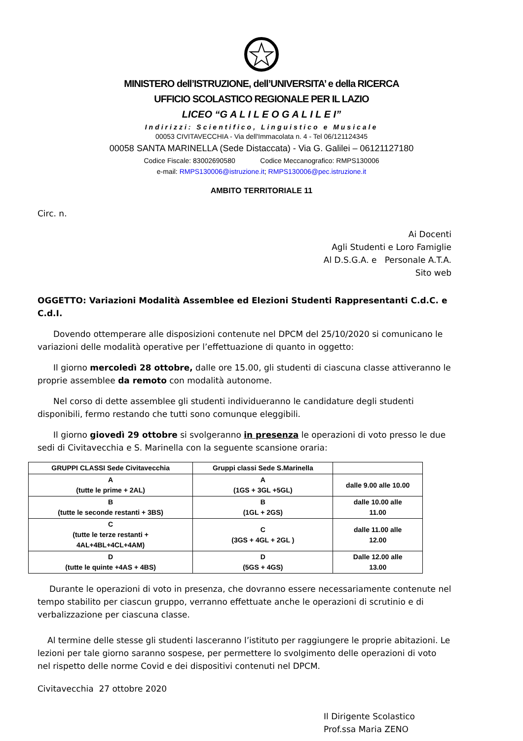MINISTERO dell’ISTRUZIONE, dell’UNIVERSITA’ e della RICERCA
UFFICIO SCOLASTICO REGIONALE PER IL LAZIO
LICEO “G A L I L E O G A L I L E I”
Indirizzi: Scientifico, Linguistico e Musicale
00053 CIVITAVECCHIA - Via dell'Immacolata n. 4 - Tel 06/121124345
00058 SANTA MARINELLA (Sede Distaccata) - Via G. Galilei – 06121127180
Codice Fiscale: 83002690580 Codice Meccanografico: RMPS130006
e-mail: RMPS130006@istruzione.it; RMPS130006@pec.istruzione.it
AMBITO TERRITORIALE 11
Circ. n.
Ai Docenti
Agli Studenti e Loro Famiglie
Al D.S.G.A. e Personale A.T.A.
Sito web
OGGETTO: Variazioni Modalità Assemblee ed Elezioni Studenti Rappresentanti C.d.C. e C.d.I.
Dovendo ottemperare alle disposizioni contenute nel DPCM del 25/10/2020 si comunicano le variazioni delle modalità operative per l’effettuazione di quanto in oggetto:
Il giorno mercoledì 28 ottobre, dalle ore 15.00, gli studenti di ciascuna classe attiveranno le proprie assemblee da remoto con modalità autonome.
Nel corso di dette assemblee gli studenti individueranno le candidature degli studenti disponibili, fermo restando che tutti sono comunque eleggibili.
Il giorno giovedì 29 ottobre si svolgeranno in presenza le operazioni di voto presso le due sedi di Civitavecchia e S. Marinella con la seguente scansione oraria:
| GRUPPI CLASSI Sede Civitavecchia | Gruppi classi Sede S.Marinella | |
| --- | --- | --- |
| A (tutte le prime + 2AL) | A (1GS + 3GL +5GL) | dalle 9.00 alle 10.00 |
| B (tutte le seconde restanti + 3BS) | B (1GL + 2GS) | dalle 10.00 alle 11.00 |
| C (tutte le terze restanti + 4AL+4BL+4CL+4AM) | C (3GS + 4GL + 2GL ) | dalle 11.00 alle 12.00 |
| D (tutte le quinte +4AS + 4BS) | D (5GS + 4GS) | Dalle 12.00 alle 13.00 |
Durante le operazioni di voto in presenza, che dovranno essere necessariamente contenute nel tempo stabilito per ciascun gruppo, verranno effettuate anche le operazioni di scrutinio e di verbalizzazione per ciascuna classe.
Al termine delle stesse gli studenti lasceranno l’istituto per raggiungere le proprie abitazioni. Le lezioni per tale giorno saranno sospese, per permettere lo svolgimento delle operazioni di voto nel rispetto delle norme Covid e dei dispositivi contenuti nel DPCM.
Civitavecchia 27 ottobre 2020
Il Dirigente Scolastico
Prof.ssa Maria ZENO